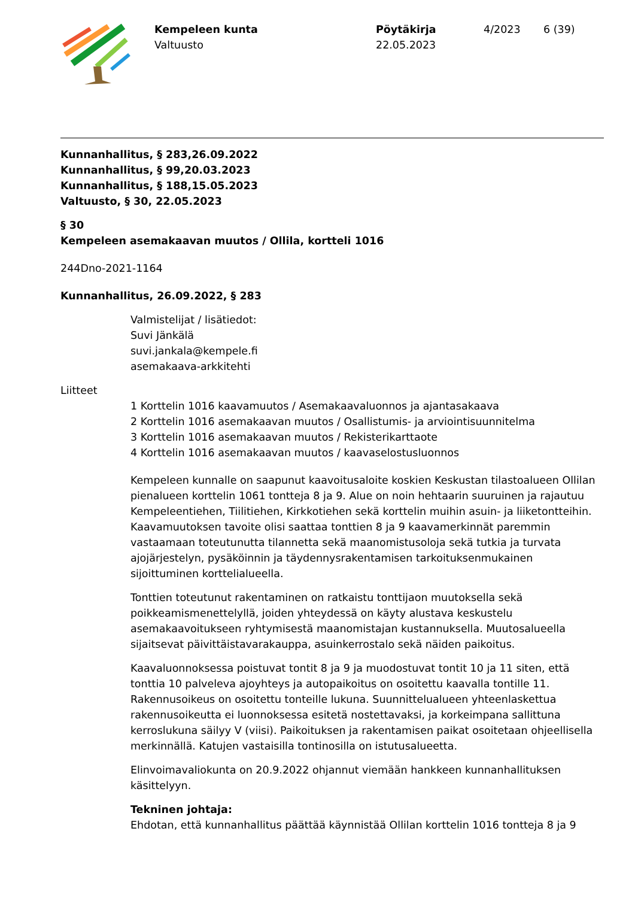Kempeleen kunta
Valtuusto
Pöytäkirja
22.05.2023
4/2023 6 (39)
Kunnanhallitus, § 283,26.09.2022
Kunnanhallitus, § 99,20.03.2023
Kunnanhallitus, § 188,15.05.2023
Valtuusto, § 30, 22.05.2023
§ 30
Kempeleen asemakaavan muutos / Ollila, kortteli 1016
244Dno-2021-1164
Kunnanhallitus, 26.09.2022, § 283
Valmistelijat / lisätiedot:
Suvi Jänkälä
suvi.jankala@kempele.fi
asemakaava-arkkitehti
Liitteet
1 Korttelin 1016 kaavamuutos / Asemakaavaluonnos ja ajantasakaava
2 Korttelin 1016 asemakaavan muutos / Osallistumis- ja arviointisuunnitelma
3 Korttelin 1016 asemakaavan muutos / Rekisterikarttaote
4 Korttelin 1016 asemakaavan muutos / kaavaselostusluonnos
Kempeleen kunnalle on saapunut kaavoitusaloite koskien Keskustan tilastoalueen Ollilan pienalueen korttelin 1061 tontteja 8 ja 9. Alue on noin hehtaarin suuruinen ja rajautuu Kempeleentiehen, Tiilitiehen, Kirkkotiehen sekä korttelin muihin asuin- ja liiketontteihin. Kaavamuutoksen tavoite olisi saattaa tonttien 8 ja 9 kaavamerkinnät paremmin vastaamaan toteutunutta tilannetta sekä maanomistusoloja sekä tutkia ja turvata ajojärjestelyn, pysäköinnin ja täydennysrakentamisen tarkoituksenmukainen sijoittuminen korttelialueella.
Tonttien toteutunut rakentaminen on ratkaistu tonttijaon muutoksella sekä poikkeamismenettelyllä, joiden yhteydessä on käyty alustava keskustelu asemakaavoitukseen ryhtymisestä maanomistajan kustannuksella. Muutosalueella sijaitsevat päivittäistavarakauppa, asuinkerrostalo sekä näiden paikoitus.
Kaavaluonnoksessa poistuvat tontit 8 ja 9 ja muodostuvat tontit 10 ja 11 siten, että tonttia 10 palveleva ajoyhteys ja autopaikoitus on osoitettu kaavalla tontille 11. Rakennusoikeus on osoitettu tonteille lukuna. Suunnittelualueen yhteenlaskettua rakennusoikeutta ei luonnoksessa esitetä nostettavaksi, ja korkeimpana sallittuna kerroslukuna säilyy V (viisi). Paikoituksen ja rakentamisen paikat osoitetaan ohjeellisella merkinnällä. Katujen vastaisilla tontinosilla on istutusalueetta.
Elinvoimavaliokunta on 20.9.2022 ohjannut viemään hankkeen kunnanhallituksen käsittelyyn.
Tekninen johtaja:
Ehdotan, että kunnanhallitus päättää käynnistää Ollilan korttelin 1016 tontteja 8 ja 9